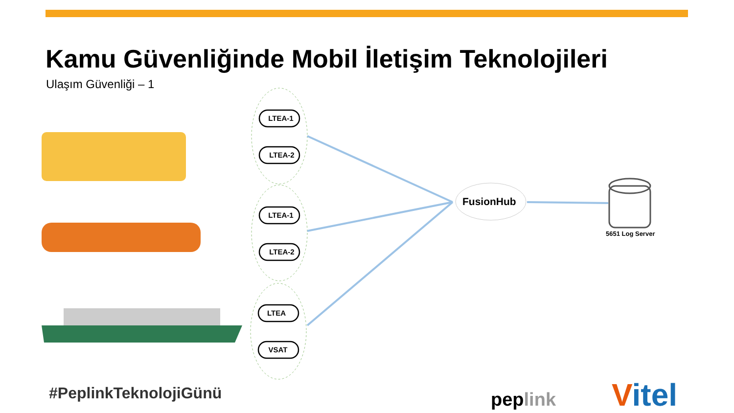Kamu Güvenliğinde Mobil İletişim Teknolojileri
Ulaşım Güvenliği – 1
LTEA-1
LTEA-2
LTEA-1
LTEA-2
LTEA
VSAT
FusionHub
5651 Log Server
#PeplinkTeknolojiGünü peplink Vitel